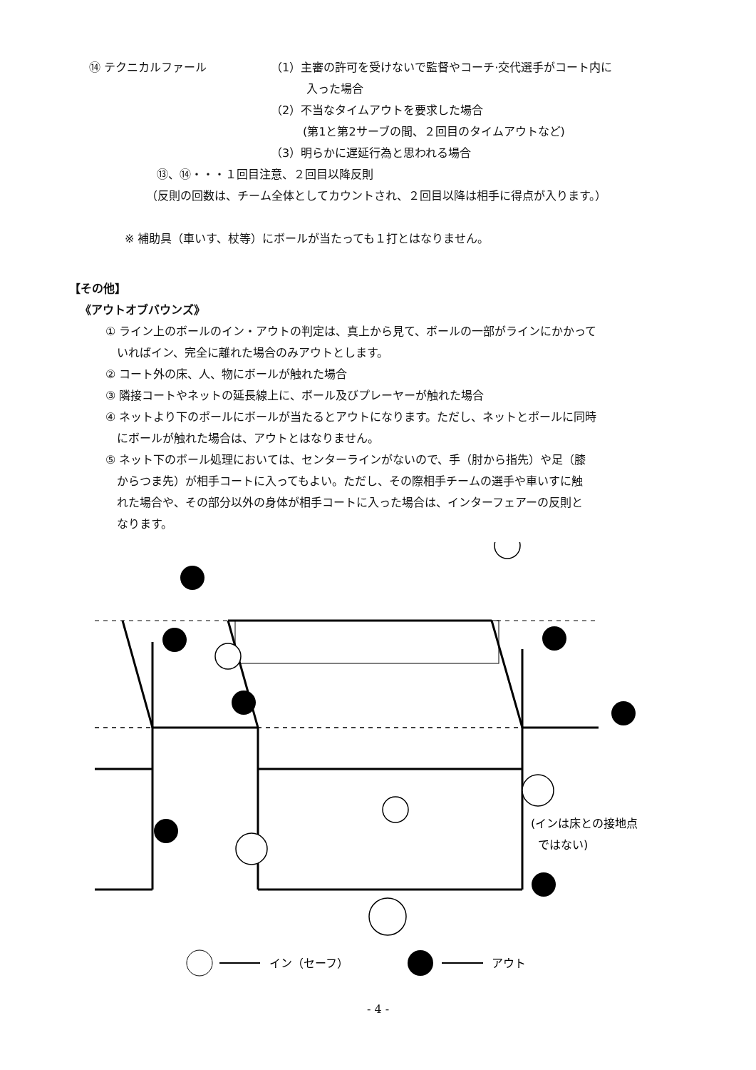⑭ テクニカルファール （1）主審の許可を受けないで監督やコーチ·交代選手がコート内に
入った場合
（2）不当なタイムアウトを要求した場合
(第1と第2サーブの間、２回目のタイムアウトなど)
（3）明らかに遅延行為と思われる場合
⑬、⑭・・・１回目注意、２回目以降反則
（反則の回数は、チーム全体としてカウントされ、２回目以降は相手に得点が入ります。）
※ 補助具（車いす、杖等）にボールが当たっても１打とはなりません。
【その他】
《アウトオブバウンズ》
① ライン上のボールのイン・アウトの判定は、真上から見て、ボールの一部がラインにかかって
　いればイン、完全に離れた場合のみアウトとします。
② コート外の床、人、物にボールが触れた場合
③ 隣接コートやネットの延長線上に、ボール及びプレーヤーが触れた場合
④ ネットより下のポールにボールが当たるとアウトになります。ただし、ネットとポールに同時
　にボールが触れた場合は、アウトとはなりません。
⑤ ネット下のボール処理においては、センターラインがないので、手（肘から指先）や足（膝
　からつま先）が相手コートに入ってもよい。ただし、その際相手チームの選手や車いすに触
　れた場合や、その部分以外の身体が相手コートに入った場合は、インターフェアーの反則と
　なります。
イン（セーフ）
アウト
(インは床との接地点
ではない)
- 4 -